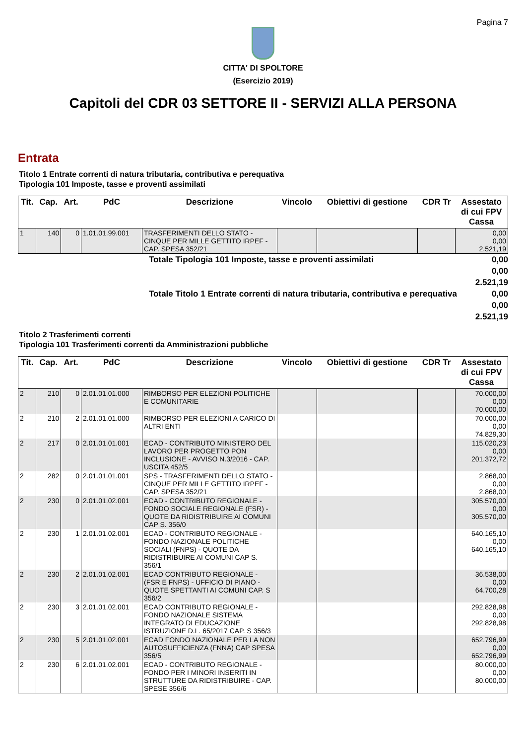Pagina 7
CITTA' DI SPOLTORE
(Esercizio 2019)
Capitoli del CDR 03 SETTORE II - SERVIZI ALLA PERSONA
Entrata
Titolo 1 Entrate correnti di natura tributaria, contributiva e perequativa
Tipologia 101 Imposte, tasse e proventi assimilati
| Tit. | Cap. | Art. | PdC | Descrizione | Vincolo | Obiettivi di gestione | CDR Tr | Assestato di cui FPV Cassa |
| --- | --- | --- | --- | --- | --- | --- | --- | --- |
| 1 | 140 | 0 | 1.01.01.99.001 | TRASFERIMENTI DELLO STATO - CINQUE PER MILLE GETTITO IRPEF - CAP. SPESA 352/21 | | | | 0,00 0,00 2.521,19 |
Totale Tipologia 101 Imposte, tasse e proventi assimilati
0,00
0,00
2.521,19
Totale Titolo 1 Entrate correnti di natura tributaria, contributiva e perequativa
0,00
0,00
2.521,19
Titolo 2 Trasferimenti correnti
Tipologia 101 Trasferimenti correnti da Amministrazioni pubbliche
| Tit. | Cap. | Art. | PdC | Descrizione | Vincolo | Obiettivi di gestione | CDR Tr | Assestato di cui FPV Cassa |
| --- | --- | --- | --- | --- | --- | --- | --- | --- |
| 2 | 210 | 0 | 2.01.01.01.000 | RIMBORSO PER ELEZIONI POLITICHE E COMUNITARIE | | | | 70.000,00 0,00 70.000,00 |
| 2 | 210 | 2 | 2.01.01.01.000 | RIMBORSO PER ELEZIONI A CARICO DI ALTRI ENTI | | | | 70.000,00 0,00 74.829,30 |
| 2 | 217 | 0 | 2.01.01.01.001 | ECAD - CONTRIBUTO MINISTERO DEL LAVORO PER PROGETTO PON INCLUSIONE - AVVISO N.3/2016 - CAP. USCITA 452/5 | | | | 115.020,23 0,00 201.372,72 |
| 2 | 282 | 0 | 2.01.01.01.001 | SPS - TRASFERIMENTI DELLO STATO - CINQUE PER MILLE GETTITO IRPEF - CAP. SPESA 352/21 | | | | 2.868,00 0,00 2.868,00 |
| 2 | 230 | 0 | 2.01.01.02.001 | ECAD - CONTRIBUTO REGIONALE - FONDO SOCIALE REGIONALE (FSR) - QUOTE DA RIDISTRIBUIRE AI COMUNI CAP S. 356/0 | | | | 305.570,00 0,00 305.570,00 |
| 2 | 230 | 1 | 2.01.01.02.001 | ECAD - CONTRIBUTO REGIONALE - FONDO NAZIONALE POLITICHE SOCIALI (FNPS) - QUOTE DA RIDISTRIBUIRE AI COMUNI CAP S. 356/1 | | | | 640.165,10 0,00 640.165,10 |
| 2 | 230 | 2 | 2.01.01.02.001 | ECAD CONTRIBUTO REGIONALE - (FSR E FNPS) - UFFICIO DI PIANO - QUOTE SPETTANTI AI COMUNI CAP. S 356/2 | | | | 36.538,00 0,00 64.700,28 |
| 2 | 230 | 3 | 2.01.01.02.001 | ECAD CONTRIBUTO REGIONALE - FONDO NAZIONALE SISTEMA INTEGRATO DI EDUCAZIONE ISTRUZIONE D.L. 65/2017 CAP. S 356/3 | | | | 292.828,98 0,00 292.828,98 |
| 2 | 230 | 5 | 2.01.01.02.001 | ECAD FONDO NAZIONALE PER LA NON AUTOSUFFICIENZA (FNNA) CAP SPESA 356/5 | | | | 652.796,99 0,00 652.796,99 |
| 2 | 230 | 6 | 2.01.01.02.001 | ECAD - CONTRIBUTO REGIONALE - FONDO PER I MINORI INSERITI IN STRUTTURE DA RIDISTRIBUIRE - CAP. SPESE 356/6 | | | | 80.000,00 0,00 80.000,00 |